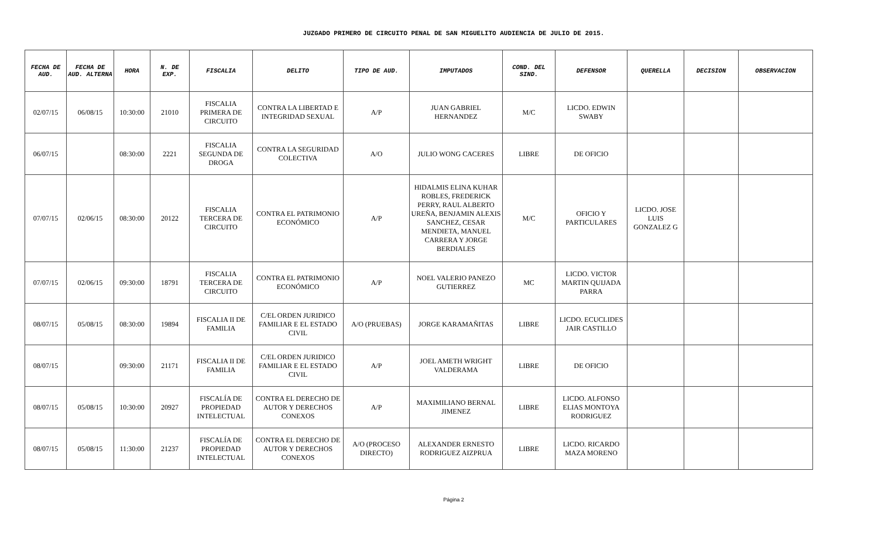JUZGADO PRIMERO DE CIRCUITO PENAL DE SAN MIGUELITO AUDIENCIA DE JULIO DE 2015.
| FECHA DE AUD. | FECHA DE AUD. ALTERNA | HORA | N. DE EXP. | FISCALIA | DELITO | TIPO DE AUD. | IMPUTADOS | COND. DEL SIND. | DEFENSOR | QUERELLA | DECISION | OBSERVACION |
| --- | --- | --- | --- | --- | --- | --- | --- | --- | --- | --- | --- | --- |
| 02/07/15 | 06/08/15 | 10:30:00 | 21010 | FISCALIA PRIMERA DE CIRCUITO | CONTRA LA LIBERTAD E INTEGRIDAD SEXUAL | A/P | JUAN GABRIEL HERNANDEZ | M/C | LICDO. EDWIN SWABY | | | |
| 06/07/15 | | 08:30:00 | 2221 | FISCALIA SEGUNDA DE DROGA | CONTRA LA SEGURIDAD COLECTIVA | A/O | JULIO WONG CACERES | LIBRE | DE OFICIO | | | |
| 07/07/15 | 02/06/15 | 08:30:00 | 20122 | FISCALIA TERCERA DE CIRCUITO | CONTRA EL PATRIMONIO ECONÓMICO | A/P | HIDALMIS ELINA KUHAR ROBLES, FREDERICK PERRY, RAUL ALBERTO UREÑA, BENJAMIN ALEXIS SANCHEZ, CESAR MENDIETA, MANUEL CARRERA Y JORGE BERDIALES | M/C | OFICIO Y PARTICULARES | LICDO. JOSE LUIS GONZALEZ G | | |
| 07/07/15 | 02/06/15 | 09:30:00 | 18791 | FISCALIA TERCERA DE CIRCUITO | CONTRA EL PATRIMONIO ECONÓMICO | A/P | NOEL VALERIO PANEZO GUTIERREZ | MC | LICDO. VICTOR MARTIN QUIJADA PARRA | | | |
| 08/07/15 | 05/08/15 | 08:30:00 | 19894 | FISCALIA II DE FAMILIA | C/EL ORDEN JURIDICO FAMILIAR E EL ESTADO CIVIL | A/O (PRUEBAS) | JORGE KARAMAÑITAS | LIBRE | LICDO. ECUCLIDES JAIR CASTILLO | | | |
| 08/07/15 | | 09:30:00 | 21171 | FISCALIA II DE FAMILIA | C/EL ORDEN JURIDICO FAMILIAR E EL ESTADO CIVIL | A/P | JOEL AMETH WRIGHT VALDERAMA | LIBRE | DE OFICIO | | | |
| 08/07/15 | 05/08/15 | 10:30:00 | 20927 | FISCALÍA DE PROPIEDAD INTELECTUAL | CONTRA EL DERECHO DE AUTOR Y DERECHOS CONEXOS | A/P | MAXIMILIANO BERNAL JIMENEZ | LIBRE | LICDO. ALFONSO ELIAS MONTOYA RODRIGUEZ | | | |
| 08/07/15 | 05/08/15 | 11:30:00 | 21237 | FISCALÍA DE PROPIEDAD INTELECTUAL | CONTRA EL DERECHO DE AUTOR Y DERECHOS CONEXOS | A/O (PROCESO DIRECTO) | ALEXANDER ERNESTO RODRIGUEZ AIZPRUA | LIBRE | LICDO. RICARDO MAZA MORENO | | | |
Página 2